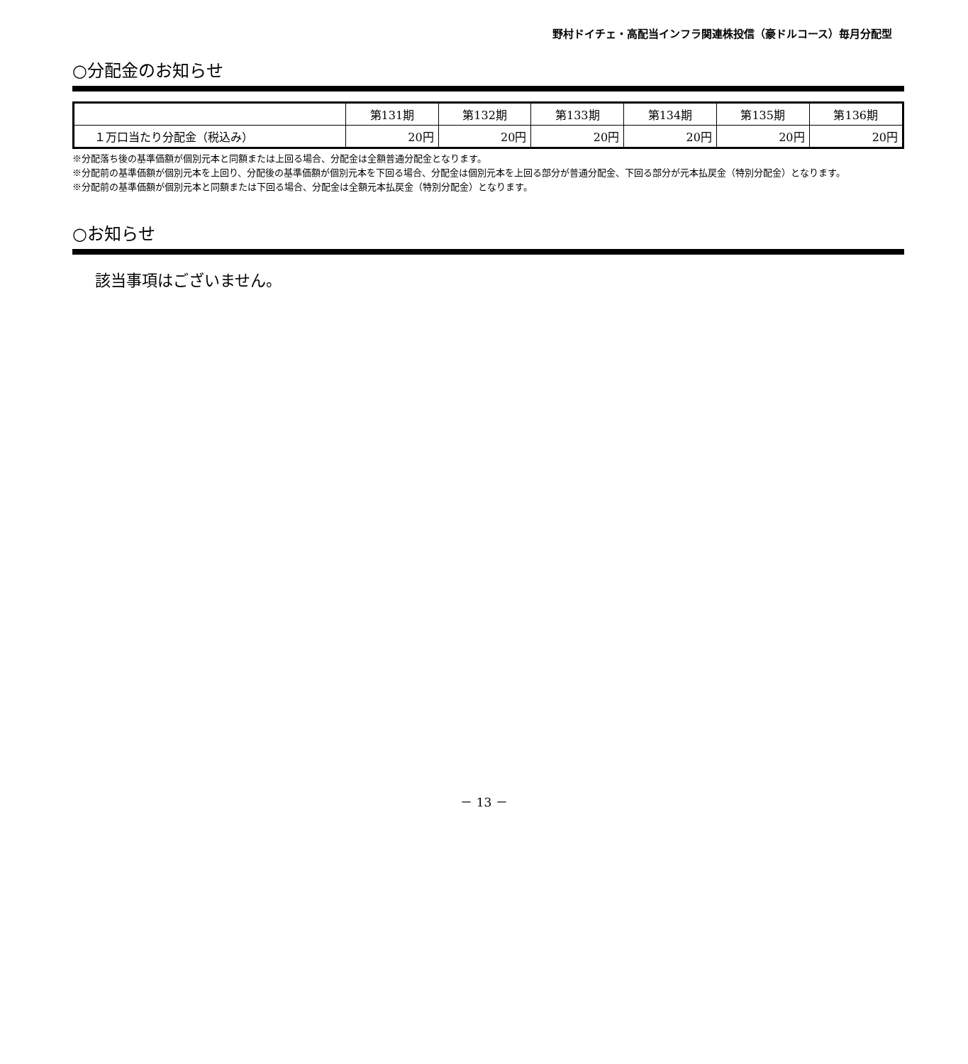野村ドイチェ・高配当インフラ関連株投信（豪ドルコース）毎月分配型
○分配金のお知らせ
| | 第131期 | 第132期 | 第133期 | 第134期 | 第135期 | 第136期 |
| --- | --- | --- | --- | --- | --- | --- |
| １万口当たり分配金（税込み） | 20円 | 20円 | 20円 | 20円 | 20円 | 20円 |
※分配落ち後の基準価額が個別元本と同額または上回る場合、分配金は全額普通分配金となります。
※分配前の基準価額が個別元本を上回り、分配後の基準価額が個別元本を下回る場合、分配金は個別元本を上回る部分が普通分配金、下回る部分が元本払戻金（特別分配金）となります。
※分配前の基準価額が個別元本と同額または下回る場合、分配金は全額元本払戻金（特別分配金）となります。
○お知らせ
該当事項はございません。
－ 13 －